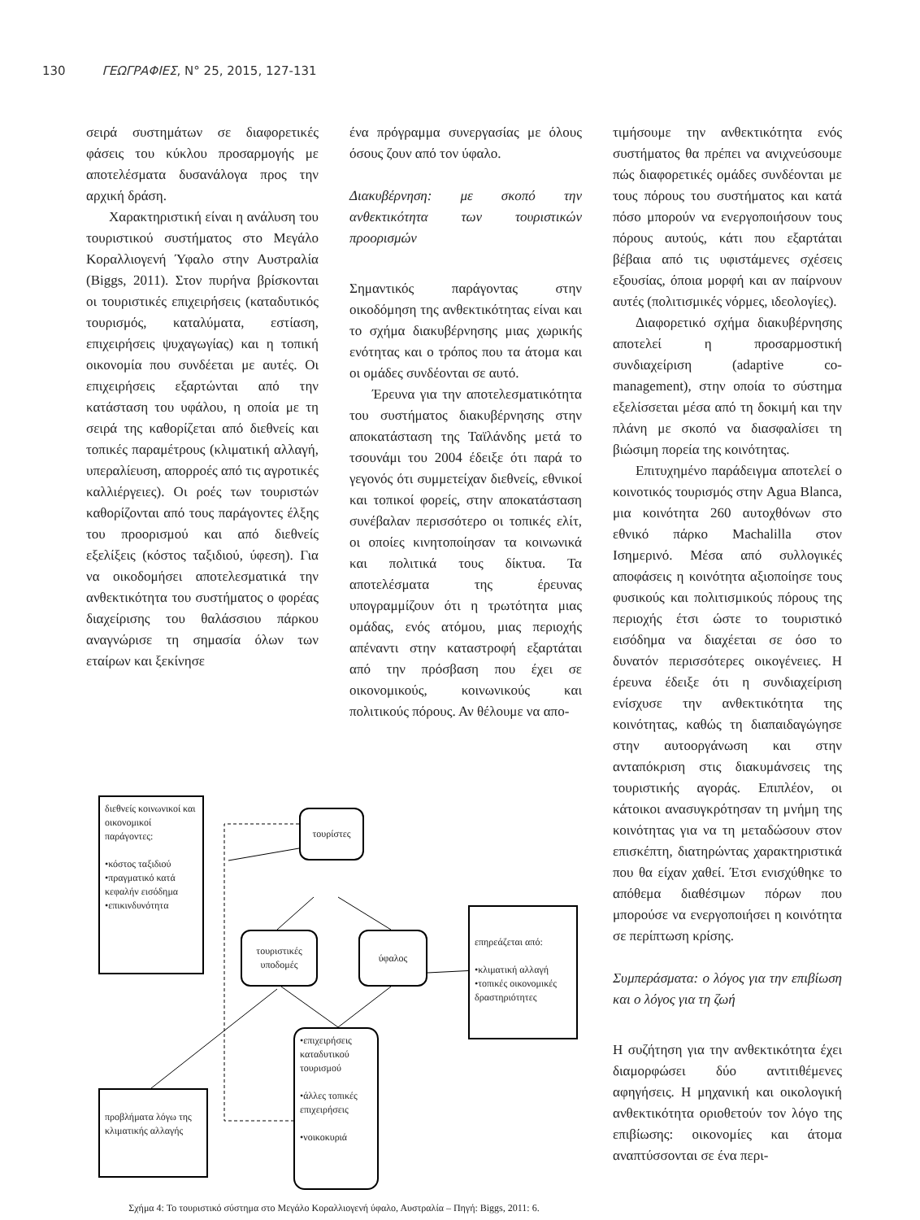130 ΓΕΩΓΡΑΦΙΕΣ, N° 25, 2015, 127-131
σειρά συστημάτων σε διαφορετικές φάσεις του κύκλου προσαρμογής με αποτελέσματα δυσανάλογα προς την αρχική δράση.
Χαρακτηριστική είναι η ανάλυση του τουριστικού συστήματος στο Μεγάλο Κοραλλιογενή Ύφαλο στην Αυστραλία (Biggs, 2011). Στον πυρήνα βρίσκονται οι τουριστικές επιχειρήσεις (καταδυτικός τουρισμός, καταλύματα, εστίαση, επιχειρήσεις ψυχαγωγίας) και η τοπική οικονομία που συνδέεται με αυτές. Οι επιχειρήσεις εξαρτώνται από την κατάσταση του υφάλου, η οποία με τη σειρά της καθορίζεται από διεθνείς και τοπικές παραμέτρους (κλιματική αλλαγή, υπεραλίευση, απορροές από τις αγροτικές καλλιέργειες). Οι ροές των τουριστών καθορίζονται από τους παράγοντες έλξης του προορισμού και από διεθνείς εξελίξεις (κόστος ταξιδιού, ύφεση). Για να οικοδομήσει αποτελεσματικά την ανθεκτικότητα του συστήματος ο φορέας διαχείρισης του θαλάσσιου πάρκου αναγνώρισε τη σημασία όλων των εταίρων και ξεκίνησε
ένα πρόγραμμα συνεργασίας με όλους όσους ζουν από τον ύφαλο.
Διακυβέρνηση: με σκοπό την ανθεκτικότητα των τουριστικών προορισμών
Σημαντικός παράγοντας στην οικοδόμηση της ανθεκτικότητας είναι και το σχήμα διακυβέρνησης μιας χωρικής ενότητας και ο τρόπος που τα άτομα και οι ομάδες συνδέονται σε αυτό.
Έρευνα για την αποτελεσματικότητα του συστήματος διακυβέρνησης στην αποκατάσταση της Ταϊλάνδης μετά το τσουνάμι του 2004 έδειξε ότι παρά το γεγονός ότι συμμετείχαν διεθνείς, εθνικοί και τοπικοί φορείς, στην αποκατάσταση συνέβαλαν περισσότερο οι τοπικές ελίτ, οι οποίες κινητοποίησαν τα κοινωνικά και πολιτικά τους δίκτυα. Τα αποτελέσματα της έρευνας υπογραμμίζουν ότι η τρωτότητα μιας ομάδας, ενός ατόμου, μιας περιοχής απέναντι στην καταστροφή εξαρτάται από την πρόσβαση που έχει σε οικονομικούς, κοινωνικούς και πολιτικούς πόρους. Αν θέλουμε να απο-
διεθνείς κοινωνικοί και οικονομικοί παράγοντες:
•κόστος ταξιδιού
•πραγματικό κατά κεφαλήν εισόδημα
•επικινδυνότητα
τουρίστες
τουριστικές υποδομές
ύφαλος
επηρεάζεται από:
•κλιματική αλλαγή
•τοπικές οικονομικές δραστηριότητες
•επιχειρήσεις καταδυτικού τουρισμού
•άλλες τοπικές επιχειρήσεις
•νοικοκυριά
προβλήματα λόγω της κλιματικής αλλαγής
Σχήμα 4: Το τουριστικό σύστημα στο Μεγάλο Κοραλλιογενή ύφαλο, Αυστραλία – Πηγή: Biggs, 2011: 6.
τιμήσουμε την ανθεκτικότητα ενός συστήματος θα πρέπει να ανιχνεύσουμε πώς διαφορετικές ομάδες συνδέονται με τους πόρους του συστήματος και κατά πόσο μπορούν να ενεργοποιήσουν τους πόρους αυτούς, κάτι που εξαρτάται βέβαια από τις υφιστάμενες σχέσεις εξουσίας, όποια μορφή και αν παίρνουν αυτές (πολιτισμικές νόρμες, ιδεολογίες).
Διαφορετικό σχήμα διακυβέρνησης αποτελεί η προσαρμοστική συνδιαχείριση (adaptive co-management), στην οποία το σύστημα εξελίσσεται μέσα από τη δοκιμή και την πλάνη με σκοπό να διασφαλίσει τη βιώσιμη πορεία της κοινότητας.
Επιτυχημένο παράδειγμα αποτελεί ο κοινοτικός τουρισμός στην Agua Blanca, μια κοινότητα 260 αυτοχθόνων στο εθνικό πάρκο Machalilla στον Ισημερινό. Μέσα από συλλογικές αποφάσεις η κοινότητα αξιοποίησε τους φυσικούς και πολιτισμικούς πόρους της περιοχής έτσι ώστε το τουριστικό εισόδημα να διαχέεται σε όσο το δυνατόν περισσότερες οικογένειες. Η έρευνα έδειξε ότι η συνδιαχείριση ενίσχυσε την ανθεκτικότητα της κοινότητας, καθώς τη διαπαιδαγώγησε στην αυτοοργάνωση και στην ανταπόκριση στις διακυμάνσεις της τουριστικής αγοράς. Επιπλέον, οι κάτοικοι ανασυγκρότησαν τη μνήμη της κοινότητας για να τη μεταδώσουν στον επισκέπτη, διατηρώντας χαρακτηριστικά που θα είχαν χαθεί. Έτσι ενισχύθηκε το απόθεμα διαθέσιμων πόρων που μπορούσε να ενεργοποιήσει η κοινότητα σε περίπτωση κρίσης.
Συμπεράσματα: ο λόγος για την επιβίωση και ο λόγος για τη ζωή
Η συζήτηση για την ανθεκτικότητα έχει διαμορφώσει δύο αντιτιθέμενες αφηγήσεις. Η μηχανική και οικολογική ανθεκτικότητα οριοθετούν τον λόγο της επιβίωσης: οικονομίες και άτομα αναπτύσσονται σε ένα περι-